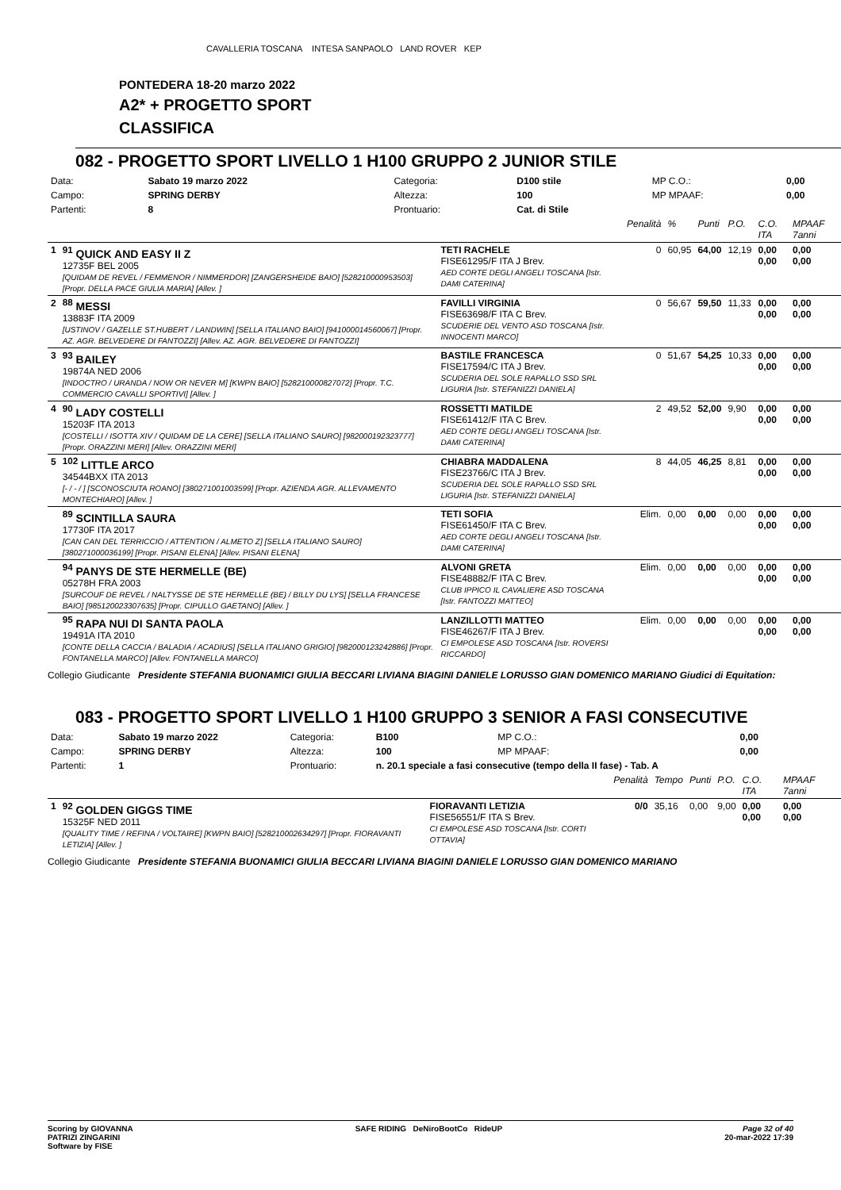CAVALLERIA TOSCANA INTESA SANPAOLO LAND ROVER KEP
PONTEDERA 18-20 marzo 2022
A2* + PROGETTO SPORT
CLASSIFICA
082 - PROGETTO SPORT LIVELLO 1 H100 GRUPPO 2 JUNIOR STILE
| Data: | Sabato 19 marzo 2022 | Categoria: | D100 stile | MP C.O.: | 0,00 |
| Campo: | SPRING DERBY | Altezza: | 100 | MP MPAAF: | 0,00 |
| Partenti: | 8 | Prontuario: | Cat. di Stile | | |
| | | | Penalità | % | Punti | P.O. | C.O. ITA | MPAAF 7anni |
| 1 | <sup>91</sup> QUICK AND EASY II Z 12735F BEL 2005 [QUIDAM DE REVEL / FEMMENOR / NIMMERDOR] [ZANGERSHEIDE BAIO] [528210000953503] [Propr. DELLA PACE GIULIA MARIA] [Allev. ] | TETI RACHELE FISE61295/F ITA J Brev. AED CORTE DEGLI ANGELI TOSCANA [Istr. DAMI CATERINA] | 0 | 60,95 | 64,00 | 12,19 | 0,00 0,00 | 0,00 0,00 |
| 2 | <sup>88</sup> MESSI 13883F ITA 2009 [USTINOV / GAZELLE ST.HUBERT / LANDWIN] [SELLA ITALIANO BAIO] [941000014560067] [Propr. AZ. AGR. BELVEDERE DI FANTOZZI] [Allev. AZ. AGR. BELVEDERE DI FANTOZZI] | FAVILLI VIRGINIA FISE63698/F ITA C Brev. SCUDERIE DEL VENTO ASD TOSCANA [Istr. INNOCENTI MARCO] | 0 | 56,67 | 59,50 | 11,33 | 0,00 0,00 | 0,00 0,00 |
| 3 | <sup>93</sup> BAILEY 19874A NED 2006 [INDOCTRO / URANDA / NOW OR NEVER M] [KWPN BAIO] [528210000827072] [Propr. T.C. COMMERCIO CAVALLI SPORTIVI] [Allev. ] | BASTILE FRANCESCA FISE17594/C ITA J Brev. SCUDERIA DEL SOLE RAPALLO SSD SRL LIGURIA [Istr. STEFANIZZI DANIELA] | 0 | 51,67 | 54,25 | 10,33 | 0,00 0,00 | 0,00 0,00 |
| 4 | <sup>90</sup> LADY COSTELLI 15203F ITA 2013 [COSTELLI / ISOTTA XIV / QUIDAM DE LA CERE] [SELLA ITALIANO SAURO] [982000192323777] [Propr. ORAZZINI MERI] [Allev. ORAZZINI MERI] | ROSSETTI MATILDE FISE61412/F ITA C Brev. AED CORTE DEGLI ANGELI TOSCANA [Istr. DAMI CATERINA] | 2 | 49,52 | 52,00 | 9,90 | 0,00 0,00 | 0,00 0,00 |
| 5 | <sup>102</sup> LITTLE ARCO 34544BXX ITA 2013 [- / - / ] [SCONOSCIUTA ROANO] [380271001003599] [Propr. AZIENDA AGR. ALLEVAMENTO MONTECHIARO] [Allev. ] | CHIABRA MADDALENA FISE23766/C ITA J Brev. SCUDERIA DEL SOLE RAPALLO SSD SRL LIGURIA [Istr. STEFANIZZI DANIELA] | 8 | 44,05 | 46,25 | 8,81 | 0,00 0,00 | 0,00 0,00 |
| | <sup>89</sup> SCINTILLA SAURA 17730F ITA 2017 [CAN CAN DEL TERRICCIO / ATTENTION / ALMETO Z] [SELLA ITALIANO SAURO] [380271000036199] [Propr. PISANI ELENA] [Allev. PISANI ELENA] | TETI SOFIA FISE61450/F ITA C Brev. AED CORTE DEGLI ANGELI TOSCANA [Istr. DAMI CATERINA] | Elim. | 0,00 | 0,00 | 0,00 | 0,00 0,00 | 0,00 0,00 |
| | <sup>94</sup> PANYS DE STE HERMELLE (BE) 05278H FRA 2003 [SURCOUF DE REVEL / NALTYSSE DE STE HERMELLE (BE) / BILLY DU LYS] [SELLA FRANCESE BAIO] [985120023307635] [Propr. CIPULLO GAETANO] [Allev. ] | ALVONI GRETA FISE48882/F ITA C Brev. CLUB IPPICO IL CAVALIERE ASD TOSCANA [Istr. FANTOZZI MATTEO] | Elim. | 0,00 | 0,00 | 0,00 | 0,00 0,00 | 0,00 0,00 |
| | <sup>95</sup> RAPA NUI DI SANTA PAOLA 19491A ITA 2010 [CONTE DELLA CACCIA / BALADIA / ACADIUS] [SELLA ITALIANO GRIGIO] [982000123242886] [Propr. FONTANELLA MARCO] [Allev. FONTANELLA MARCO] | LANZILLOTTI MATTEO FISE46267/F ITA J Brev. CI EMPOLESE ASD TOSCANA [Istr. ROVERSI RICCARDO] | Elim. | 0,00 | 0,00 | 0,00 | 0,00 0,00 | 0,00 0,00 |
Collegio Giudicante Presidente STEFANIA BUONAMICI GIULIA BECCARI LIVIANA BIAGINI DANIELE LORUSSO GIAN DOMENICO MARIANO Giudici di Equitation:
083 - PROGETTO SPORT LIVELLO 1 H100 GRUPPO 3 SENIOR A FASI CONSECUTIVE
| Data: | Sabato 19 marzo 2022 | Categoria: | B100 | MP C.O.: | 0,00 |
| Campo: | SPRING DERBY | Altezza: | 100 | MP MPAAF: | 0,00 |
| Partenti: | 1 | Prontuario: | n. 20.1 speciale a fasi consecutive (tempo della II fase) - Tab. A | | |
| | | | Penalità | Tempo | Punti | P.O. | C.O. ITA | MPAAF 7anni |
| 1 | <sup>92</sup> GOLDEN GIGGS TIME 15325F NED 2011 [QUALITY TIME / REFINA / VOLTAIRE] [KWPN BAIO] [528210002634297] [Propr. FIORAVANTI LETIZIA] [Allev. ] | FIORAVANTI LETIZIA FISE56551/F ITA S Brev. CI EMPOLESE ASD TOSCANA [Istr. CORTI OTTAVIA] | 0/0 | 35,16 | 0,00 | 9,00 | 0,00 0,00 | 0,00 0,00 |
Collegio Giudicante Presidente STEFANIA BUONAMICI GIULIA BECCARI LIVIANA BIAGINI DANIELE LORUSSO GIAN DOMENICO MARIANO
Scoring by GIOVANNA
PATRIZI ZINGARINI
Software by FISE
SAFE RIDING DeNiroBootCo RideUP
Page 32 of 40
20-mar-2022 17:39